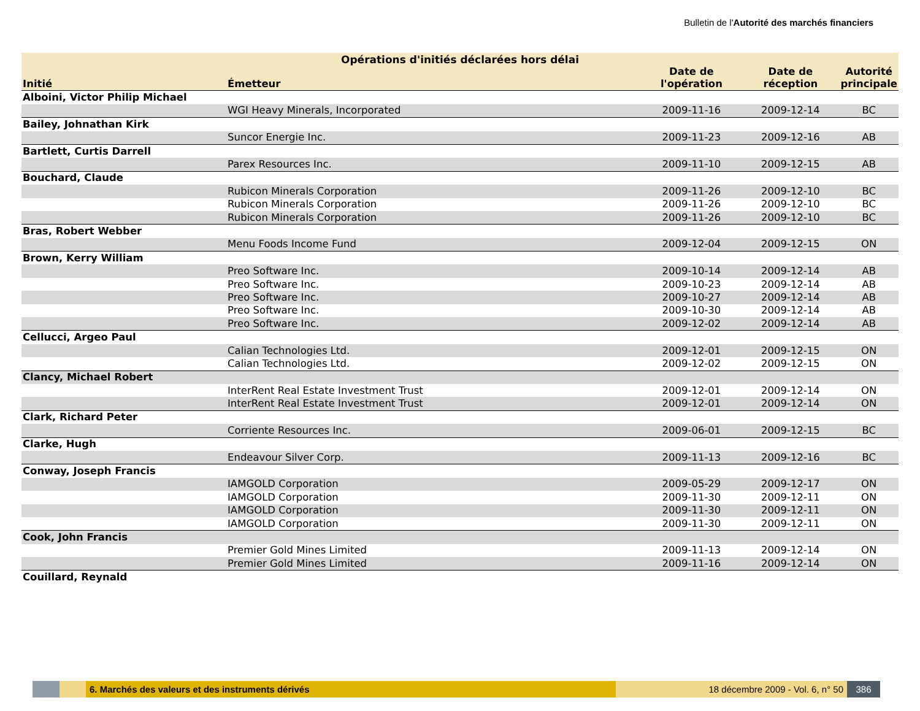Bulletin de l'Autorité des marchés financiers
| Opérations d'initiés déclarées hors délai | | | | |
| --- | --- | --- | --- | --- |
| Initié | Émetteur | Date de l'opération | Date de réception | Autorité principale |
| Alboini, Victor Philip Michael | | | | |
| | WGI Heavy Minerals, Incorporated | 2009-11-16 | 2009-12-14 | BC |
| Bailey, Johnathan Kirk | | | | |
| | Suncor Energie Inc. | 2009-11-23 | 2009-12-16 | AB |
| Bartlett, Curtis Darrell | | | | |
| | Parex Resources Inc. | 2009-11-10 | 2009-12-15 | AB |
| Bouchard, Claude | | | | |
| | Rubicon Minerals Corporation | 2009-11-26 | 2009-12-10 | BC |
| | Rubicon Minerals Corporation | 2009-11-26 | 2009-12-10 | BC |
| | Rubicon Minerals Corporation | 2009-11-26 | 2009-12-10 | BC |
| Bras, Robert Webber | | | | |
| | Menu Foods Income Fund | 2009-12-04 | 2009-12-15 | ON |
| Brown, Kerry William | | | | |
| | Preo Software Inc. | 2009-10-14 | 2009-12-14 | AB |
| | Preo Software Inc. | 2009-10-23 | 2009-12-14 | AB |
| | Preo Software Inc. | 2009-10-27 | 2009-12-14 | AB |
| | Preo Software Inc. | 2009-10-30 | 2009-12-14 | AB |
| | Preo Software Inc. | 2009-12-02 | 2009-12-14 | AB |
| Cellucci, Argeo Paul | | | | |
| | Calian Technologies Ltd. | 2009-12-01 | 2009-12-15 | ON |
| | Calian Technologies Ltd. | 2009-12-02 | 2009-12-15 | ON |
| Clancy, Michael Robert | | | | |
| | InterRent Real Estate Investment Trust | 2009-12-01 | 2009-12-14 | ON |
| | InterRent Real Estate Investment Trust | 2009-12-01 | 2009-12-14 | ON |
| Clark, Richard Peter | | | | |
| | Corriente Resources Inc. | 2009-06-01 | 2009-12-15 | BC |
| Clarke, Hugh | | | | |
| | Endeavour Silver Corp. | 2009-11-13 | 2009-12-16 | BC |
| Conway, Joseph Francis | | | | |
| | IAMGOLD Corporation | 2009-05-29 | 2009-12-17 | ON |
| | IAMGOLD Corporation | 2009-11-30 | 2009-12-11 | ON |
| | IAMGOLD Corporation | 2009-11-30 | 2009-12-11 | ON |
| | IAMGOLD Corporation | 2009-11-30 | 2009-12-11 | ON |
| Cook, John Francis | | | | |
| | Premier Gold Mines Limited | 2009-11-13 | 2009-12-14 | ON |
| | Premier Gold Mines Limited | 2009-11-16 | 2009-12-14 | ON |
| Couillard, Reynald | | | | |
6. Marchés des valeurs et des instruments dérivés 18 décembre 2009 - Vol. 6, n° 50
386